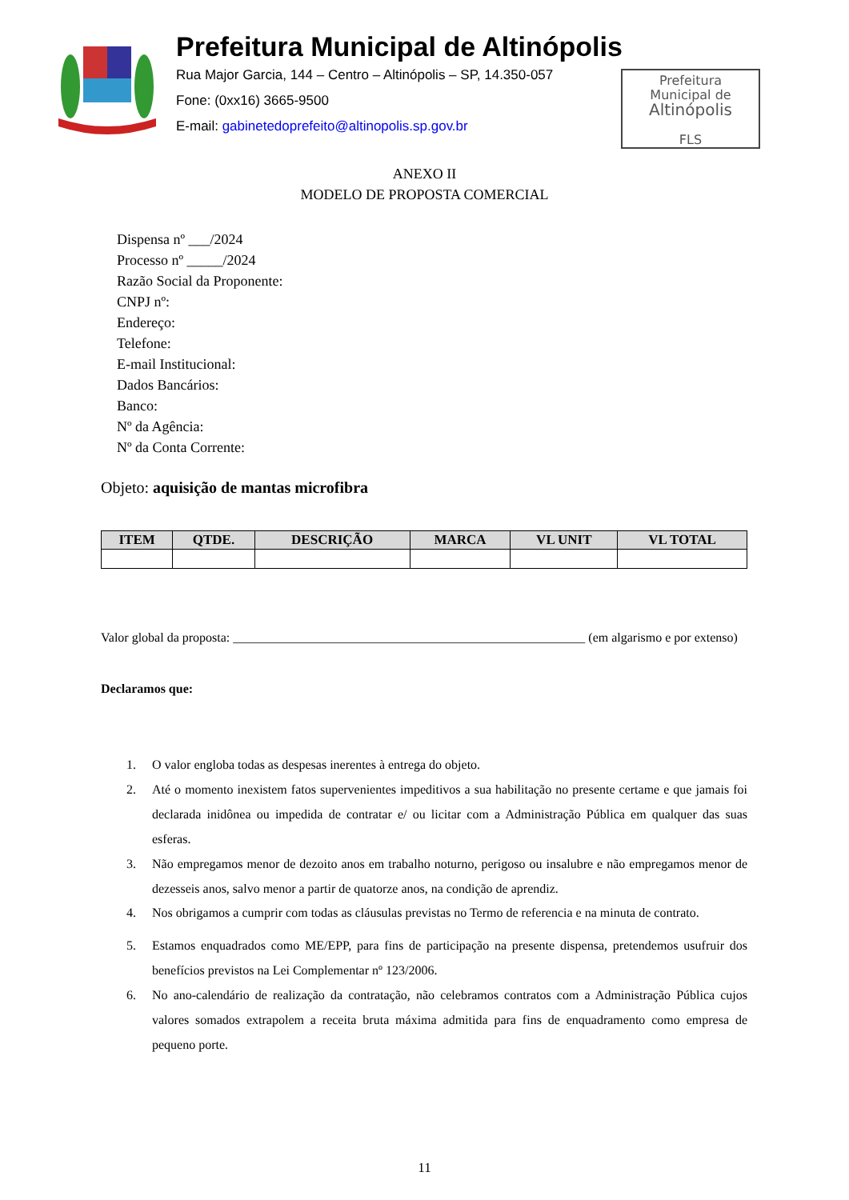Prefeitura Municipal de Altinópolis
Rua Major Garcia, 144 – Centro – Altinópolis – SP, 14.350-057
Fone: (0xx16) 3665-9500
E-mail: gabinetedoprefeito@altinopolis.sp.gov.br
Prefeitura
Municipal de
Altinópolis
FLS
ANEXO II
MODELO DE PROPOSTA COMERCIAL
Dispensa nº ___/2024
Processo nº _____/2024
Razão Social da Proponente:
CNPJ nº:
Endereço:
Telefone:
E-mail Institucional:
Dados Bancários:
Banco:
Nº da Agência:
Nº da Conta Corrente:
Objeto: aquisição de mantas microfibra
| ITEM | QTDE. | DESCRIÇÃO | MARCA | VL UNIT | VL TOTAL |
| --- | --- | --- | --- | --- | --- |
Valor global da proposta: _______________________________________________________ (em algarismo e por extenso)
Declaramos que:
1. O valor engloba todas as despesas inerentes à entrega do objeto.
2. Até o momento inexistem fatos supervenientes impeditivos a sua habilitação no presente certame e que jamais foi declarada inidônea ou impedida de contratar e/ ou licitar com a Administração Pública em qualquer das suas esferas.
3. Não empregamos menor de dezoito anos em trabalho noturno, perigoso ou insalubre e não empregamos menor de dezesseis anos, salvo menor a partir de quatorze anos, na condição de aprendiz.
4. Nos obrigamos a cumprir com todas as cláusulas previstas no Termo de referencia e na minuta de contrato.
5. Estamos enquadrados como ME/EPP, para fins de participação na presente dispensa, pretendemos usufruir dos benefícios previstos na Lei Complementar nº 123/2006.
6. No ano-calendário de realização da contratação, não celebramos contratos com a Administração Pública cujos valores somados extrapolem a receita bruta máxima admitida para fins de enquadramento como empresa de pequeno porte.
11